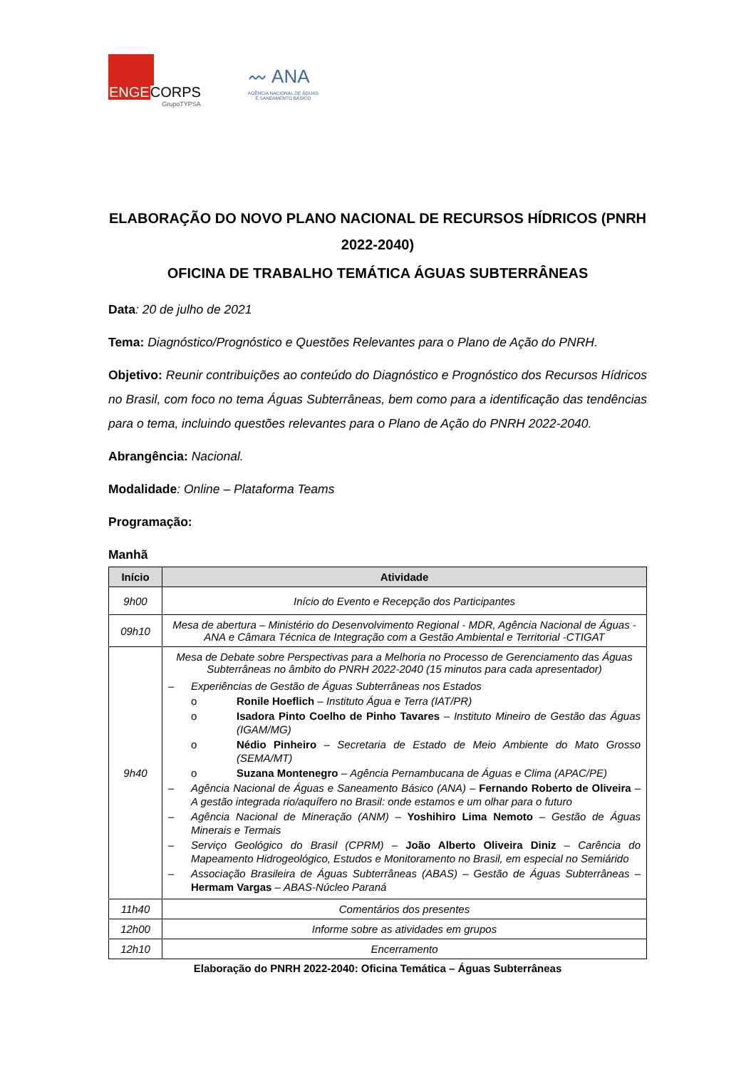ENGECORPS
GrupoTYPSA
〰 ANA
AGÊNCIA NACIONAL DE ÁGUAS
E SANEAMENTO BÁSICO
ELABORAÇÃO DO NOVO PLANO NACIONAL DE RECURSOS HÍDRICOS (PNRH 2022-2040)
OFICINA DE TRABALHO TEMÁTICA ÁGUAS SUBTERRÂNEAS
Data: 20 de julho de 2021
Tema: Diagnóstico/Prognóstico e Questões Relevantes para o Plano de Ação do PNRH.
Objetivo: Reunir contribuições ao conteúdo do Diagnóstico e Prognóstico dos Recursos Hídricos no Brasil, com foco no tema Águas Subterrâneas, bem como para a identificação das tendências para o tema, incluindo questões relevantes para o Plano de Ação do PNRH 2022-2040.
Abrangência: Nacional.
Modalidade: Online – Plataforma Teams
Programação:
Manhã
| Início | Atividade |
| --- | --- |
| 9h00 | Início do Evento e Recepção dos Participantes |
| 09h10 | Mesa de abertura – Ministério do Desenvolvimento Regional - MDR, Agência Nacional de Águas - ANA e Câmara Técnica de Integração com a Gestão Ambiental e Territorial -CTIGAT |
| 9h40 | Mesa de Debate sobre Perspectivas para a Melhoria no Processo de Gerenciamento das Águas Subterrâneas no âmbito do PNRH 2022-2040 (15 minutos para cada apresentador) – Experiências de Gestão de Águas Subterrâneas nos Estados o Ronile Hoeflich – Instituto Água e Terra (IAT/PR) o Isadora Pinto Coelho de Pinho Tavares – Instituto Mineiro de Gestão das Águas (IGAM/MG) o Nédio Pinheiro – Secretaria de Estado de Meio Ambiente do Mato Grosso (SEMA/MT) o Suzana Montenegro – Agência Pernambucana de Águas e Clima (APAC/PE) – Agência Nacional de Águas e Saneamento Básico (ANA) – Fernando Roberto de Oliveira – A gestão integrada rio/aquífero no Brasil: onde estamos e um olhar para o futuro – Agência Nacional de Mineração (ANM) – Yoshihiro Lima Nemoto – Gestão de Águas Minerais e Termais – Serviço Geológico do Brasil (CPRM) – João Alberto Oliveira Diniz – Carência do Mapeamento Hidrogeológico, Estudos e Monitoramento no Brasil, em especial no Semiárido – Associação Brasileira de Águas Subterrâneas (ABAS) – Gestão de Águas Subterrâneas – Hermam Vargas – ABAS-Núcleo Paraná |
| 11h40 | Comentários dos presentes |
| 12h00 | Informe sobre as atividades em grupos |
| 12h10 | Encerramento |
Elaboração do PNRH 2022-2040: Oficina Temática – Águas Subterrâneas